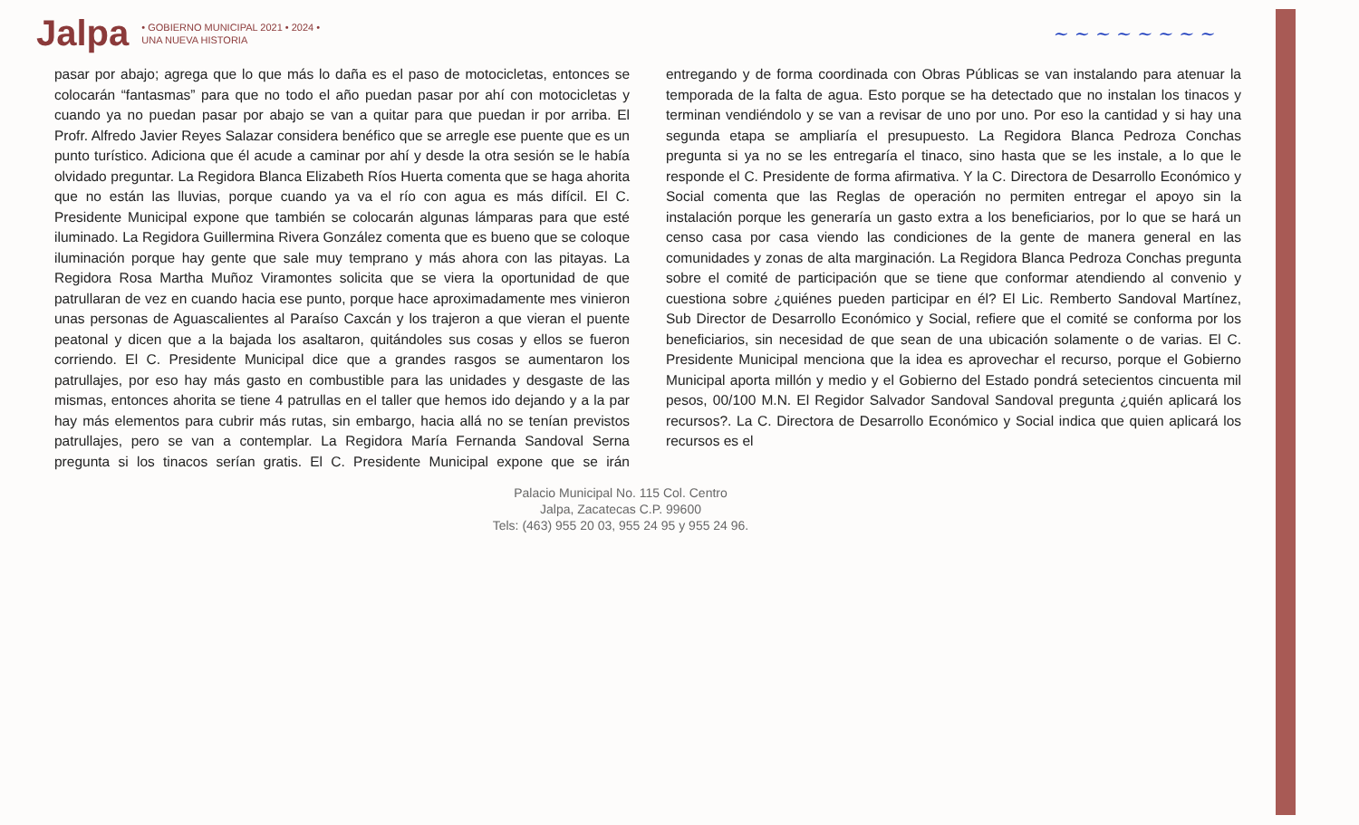Jalpa
• GOBIERNO MUNICIPAL 2021 • 2024 •
UNA NUEVA HISTORIA
~ ~ ~ ~ ~ ~ ~ ~
pasar por abajo; agrega que lo que más lo daña es el paso de motocicletas, entonces se colocarán “fantasmas” para que no todo el año puedan pasar por ahí con motocicletas y cuando ya no puedan pasar por abajo se van a quitar para que puedan ir por arriba. El Profr. Alfredo Javier Reyes Salazar considera benéfico que se arregle ese puente que es un punto turístico. Adiciona que él acude a caminar por ahí y desde la otra sesión se le había olvidado preguntar. La Regidora Blanca Elizabeth Ríos Huerta comenta que se haga ahorita que no están las lluvias, porque cuando ya va el río con agua es más difícil. El C. Presidente Municipal expone que también se colocarán algunas lámparas para que esté iluminado. La Regidora Guillermina Rivera González comenta que es bueno que se coloque iluminación porque hay gente que sale muy temprano y más ahora con las pitayas. La Regidora Rosa Martha Muñoz Viramontes solicita que se viera la oportunidad de que patrullaran de vez en cuando hacia ese punto, porque hace aproximadamente mes vinieron unas personas de Aguascalientes al Paraíso Caxcán y los trajeron a que vieran el puente peatonal y dicen que a la bajada los asaltaron, quitándoles sus cosas y ellos se fueron corriendo. El C. Presidente Municipal dice que a grandes rasgos se aumentaron los patrullajes, por eso hay más gasto en combustible para las unidades y desgaste de las mismas, entonces ahorita se tiene 4 patrullas en el taller que hemos ido dejando y a la par hay más elementos para cubrir más rutas, sin embargo, hacia allá no se tenían previstos patrullajes, pero se van a contemplar. La Regidora María Fernanda Sandoval Serna pregunta si los tinacos serían gratis. El C. Presidente Municipal expone que se irán entregando y de forma coordinada con Obras Públicas se van instalando para atenuar la temporada de la falta de agua. Esto porque se ha detectado que no instalan los tinacos y terminan vendiéndolo y se van a revisar de uno por uno. Por eso la cantidad y si hay una segunda etapa se ampliaría el presupuesto. La Regidora Blanca Pedroza Conchas pregunta si ya no se les entregaría el tinaco, sino hasta que se les instale, a lo que le responde el C. Presidente de forma afirmativa. Y la C. Directora de Desarrollo Económico y Social comenta que las Reglas de operación no permiten entregar el apoyo sin la instalación porque les generaría un gasto extra a los beneficiarios, por lo que se hará un censo casa por casa viendo las condiciones de la gente de manera general en las comunidades y zonas de alta marginación. La Regidora Blanca Pedroza Conchas pregunta sobre el comité de participación que se tiene que conformar atendiendo al convenio y cuestiona sobre ¿quiénes pueden participar en él? El Lic. Remberto Sandoval Martínez, Sub Director de Desarrollo Económico y Social, refiere que el comité se conforma por los beneficiarios, sin necesidad de que sean de una ubicación solamente o de varias. El C. Presidente Municipal menciona que la idea es aprovechar el recurso, porque el Gobierno Municipal aporta millón y medio y el Gobierno del Estado pondrá setecientos cincuenta mil pesos, 00/100 M.N. El Regidor Salvador Sandoval Sandoval pregunta ¿quién aplicará los recursos?. La C. Directora de Desarrollo Económico y Social indica que quien aplicará los recursos es el
Palacio Municipal No. 115 Col. Centro
Jalpa, Zacatecas C.P. 99600
Tels: (463) 955 20 03, 955 24 95 y 955 24 96.